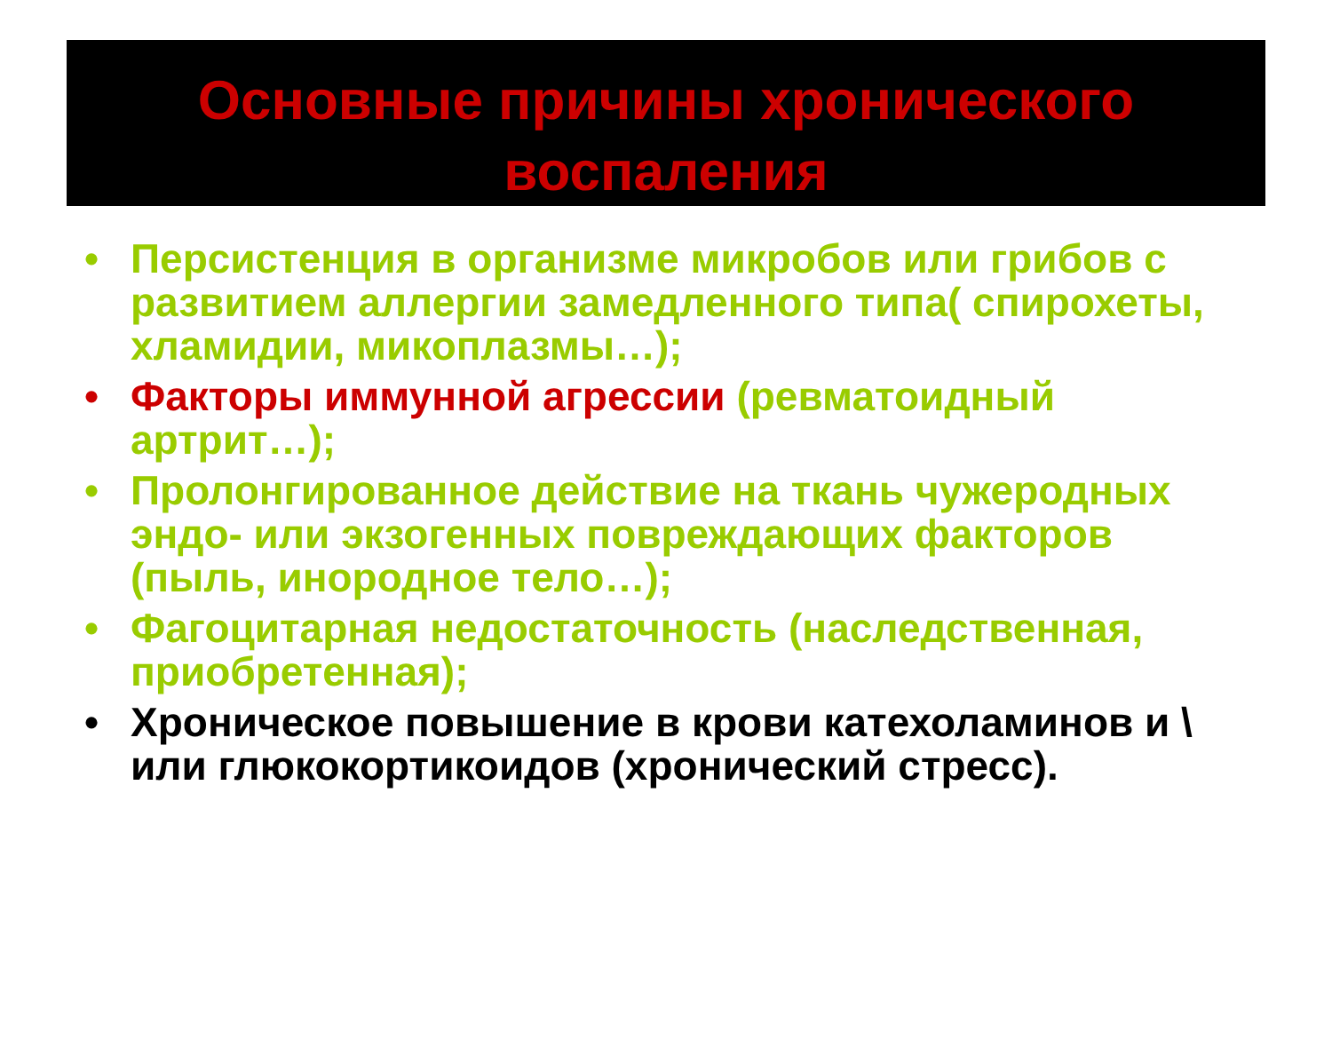Основные причины хронического воспаления
• Персистенция в организме микробов или грибов с развитием аллергии замедленного типа( спирохеты, хламидии, микоплазмы…);
• Факторы иммунной агрессии (ревматоидный артрит…);
• Пролонгированное действие на ткань чужеродных эндо- или экзогенных повреждающих факторов (пыль, инородное тело…);
• Фагоцитарная недостаточность (наследственная, приобретенная);
• Хроническое повышение в крови катехоламинов и \ или глюкокортикоидов (хронический стресс).